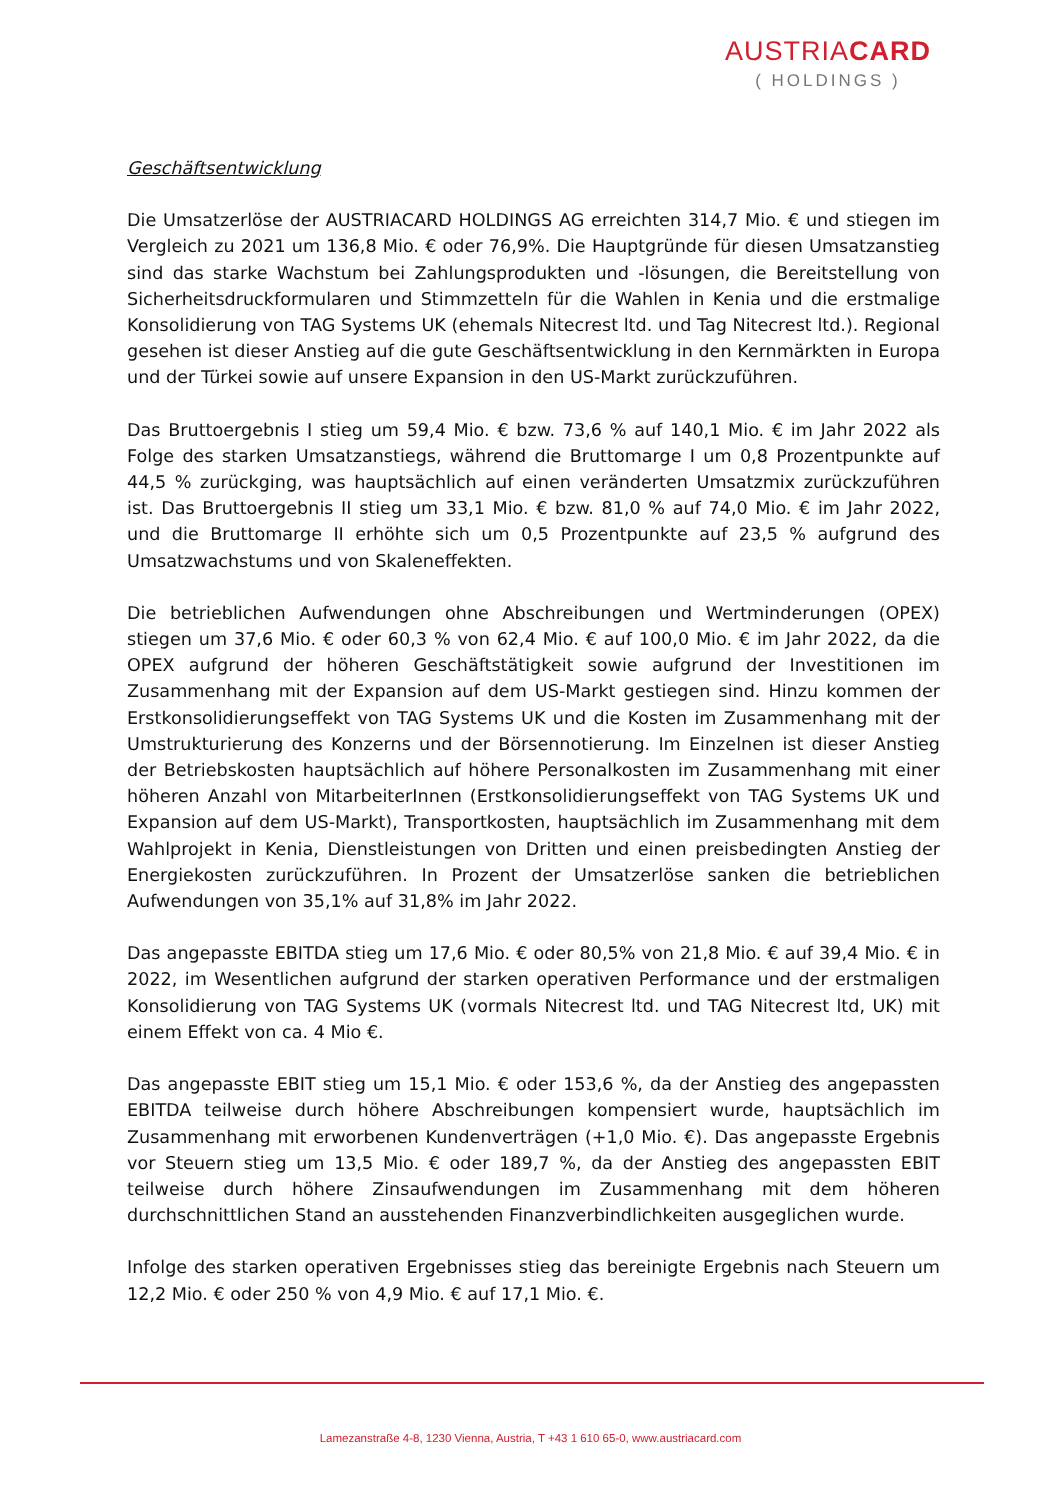AUSTRIACARD
( HOLDINGS )
Geschäftsentwicklung
Die Umsatzerlöse der AUSTRIACARD HOLDINGS AG erreichten 314,7 Mio. € und stiegen im Vergleich zu 2021 um 136,8 Mio. € oder 76,9%. Die Hauptgründe für diesen Umsatzanstieg sind das starke Wachstum bei Zahlungsprodukten und -lösungen, die Bereitstellung von Sicherheitsdruckformularen und Stimmzetteln für die Wahlen in Kenia und die erstmalige Konsolidierung von TAG Systems UK (ehemals Nitecrest ltd. und Tag Nitecrest ltd.). Regional gesehen ist dieser Anstieg auf die gute Geschäftsentwicklung in den Kernmärkten in Europa und der Türkei sowie auf unsere Expansion in den US-Markt zurückzuführen.
Das Bruttoergebnis I stieg um 59,4 Mio. € bzw. 73,6 % auf 140,1 Mio. € im Jahr 2022 als Folge des starken Umsatzanstiegs, während die Bruttomarge I um 0,8 Prozentpunkte auf 44,5 % zurückging, was hauptsächlich auf einen veränderten Umsatzmix zurückzuführen ist. Das Bruttoergebnis II stieg um 33,1 Mio. € bzw. 81,0 % auf 74,0 Mio. € im Jahr 2022, und die Bruttomarge II erhöhte sich um 0,5 Prozentpunkte auf 23,5 % aufgrund des Umsatzwachstums und von Skaleneffekten.
Die betrieblichen Aufwendungen ohne Abschreibungen und Wertminderungen (OPEX) stiegen um 37,6 Mio. € oder 60,3 % von 62,4 Mio. € auf 100,0 Mio. € im Jahr 2022, da die OPEX aufgrund der höheren Geschäftstätigkeit sowie aufgrund der Investitionen im Zusammenhang mit der Expansion auf dem US-Markt gestiegen sind. Hinzu kommen der Erstkonsolidierungseffekt von TAG Systems UK und die Kosten im Zusammenhang mit der Umstrukturierung des Konzerns und der Börsennotierung. Im Einzelnen ist dieser Anstieg der Betriebskosten hauptsächlich auf höhere Personalkosten im Zusammenhang mit einer höheren Anzahl von MitarbeiterInnen (Erstkonsolidierungseffekt von TAG Systems UK und Expansion auf dem US-Markt), Transportkosten, hauptsächlich im Zusammenhang mit dem Wahlprojekt in Kenia, Dienstleistungen von Dritten und einen preisbedingten Anstieg der Energiekosten zurückzuführen. In Prozent der Umsatzerlöse sanken die betrieblichen Aufwendungen von 35,1% auf 31,8% im Jahr 2022.
Das angepasste EBITDA stieg um 17,6 Mio. € oder 80,5% von 21,8 Mio. € auf 39,4 Mio. € in 2022, im Wesentlichen aufgrund der starken operativen Performance und der erstmaligen Konsolidierung von TAG Systems UK (vormals Nitecrest ltd. und TAG Nitecrest ltd, UK) mit einem Effekt von ca. 4 Mio €.
Das angepasste EBIT stieg um 15,1 Mio. € oder 153,6 %, da der Anstieg des angepassten EBITDA teilweise durch höhere Abschreibungen kompensiert wurde, hauptsächlich im Zusammenhang mit erworbenen Kundenverträgen (+1,0 Mio. €). Das angepasste Ergebnis vor Steuern stieg um 13,5 Mio. € oder 189,7 %, da der Anstieg des angepassten EBIT teilweise durch höhere Zinsaufwendungen im Zusammenhang mit dem höheren durchschnittlichen Stand an ausstehenden Finanzverbindlichkeiten ausgeglichen wurde.
Infolge des starken operativen Ergebnisses stieg das bereinigte Ergebnis nach Steuern um 12,2 Mio. € oder 250 % von 4,9 Mio. € auf 17,1 Mio. €.
Lamezanstraße 4-8, 1230 Vienna, Austria, T +43 1 610 65-0, www.austriacard.com